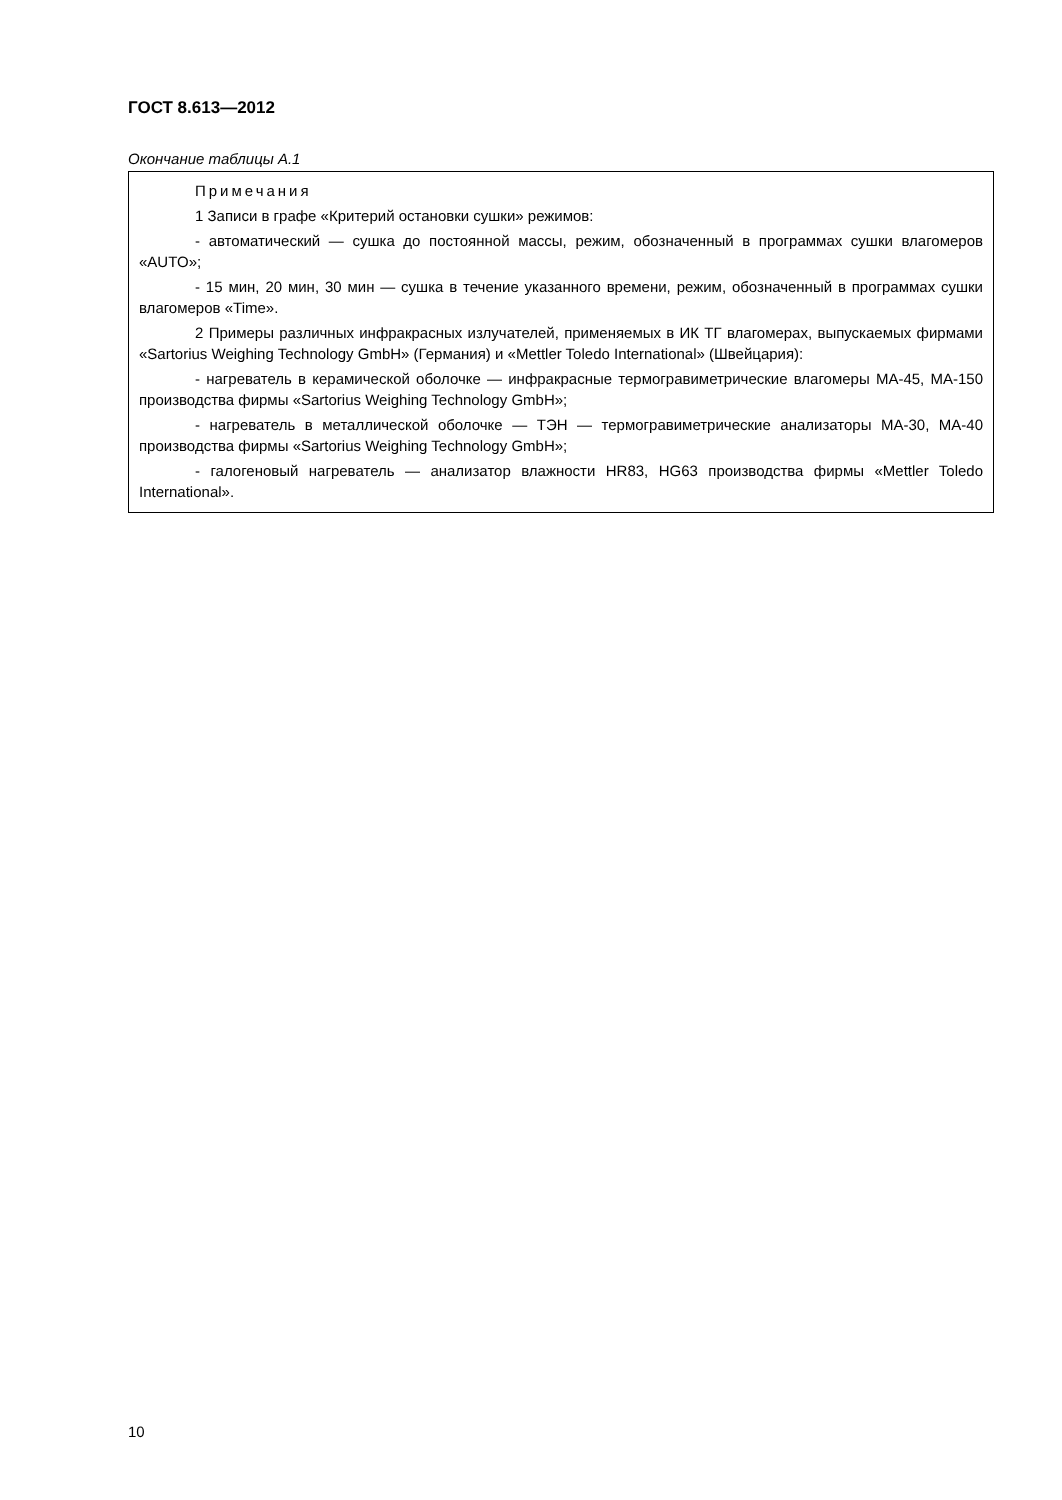ГОСТ 8.613—2012
Окончание таблицы А.1
| Примечания 1 Записи в графе «Критерий остановки сушки» режимов: - автоматический — сушка до постоянной массы, режим, обозначенный в программах сушки влагомеров «AUTO»; - 15 мин, 20 мин, 30 мин — сушка в течение указанного времени, режим, обозначенный в программах сушки влагомеров «Time». 2 Примеры различных инфракрасных излучателей, применяемых в ИК ТГ влагомерах, выпускаемых фирмами «Sartorius Weighing Technology GmbH» (Германия) и «Mettler Toledo International» (Швейцария): - нагреватель в керамической оболочке — инфракрасные термогравиметрические влагомеры МА-45, МА-150 производства фирмы «Sartorius Weighing Technology GmbH»; - нагреватель в металлической оболочке — ТЭН — термогравиметрические анализаторы МА-30, МА-40 производства фирмы «Sartorius Weighing Technology GmbH»; - галогеновый нагреватель — анализатор влажности HR83, HG63 производства фирмы «Mettler Toledo International». |
10